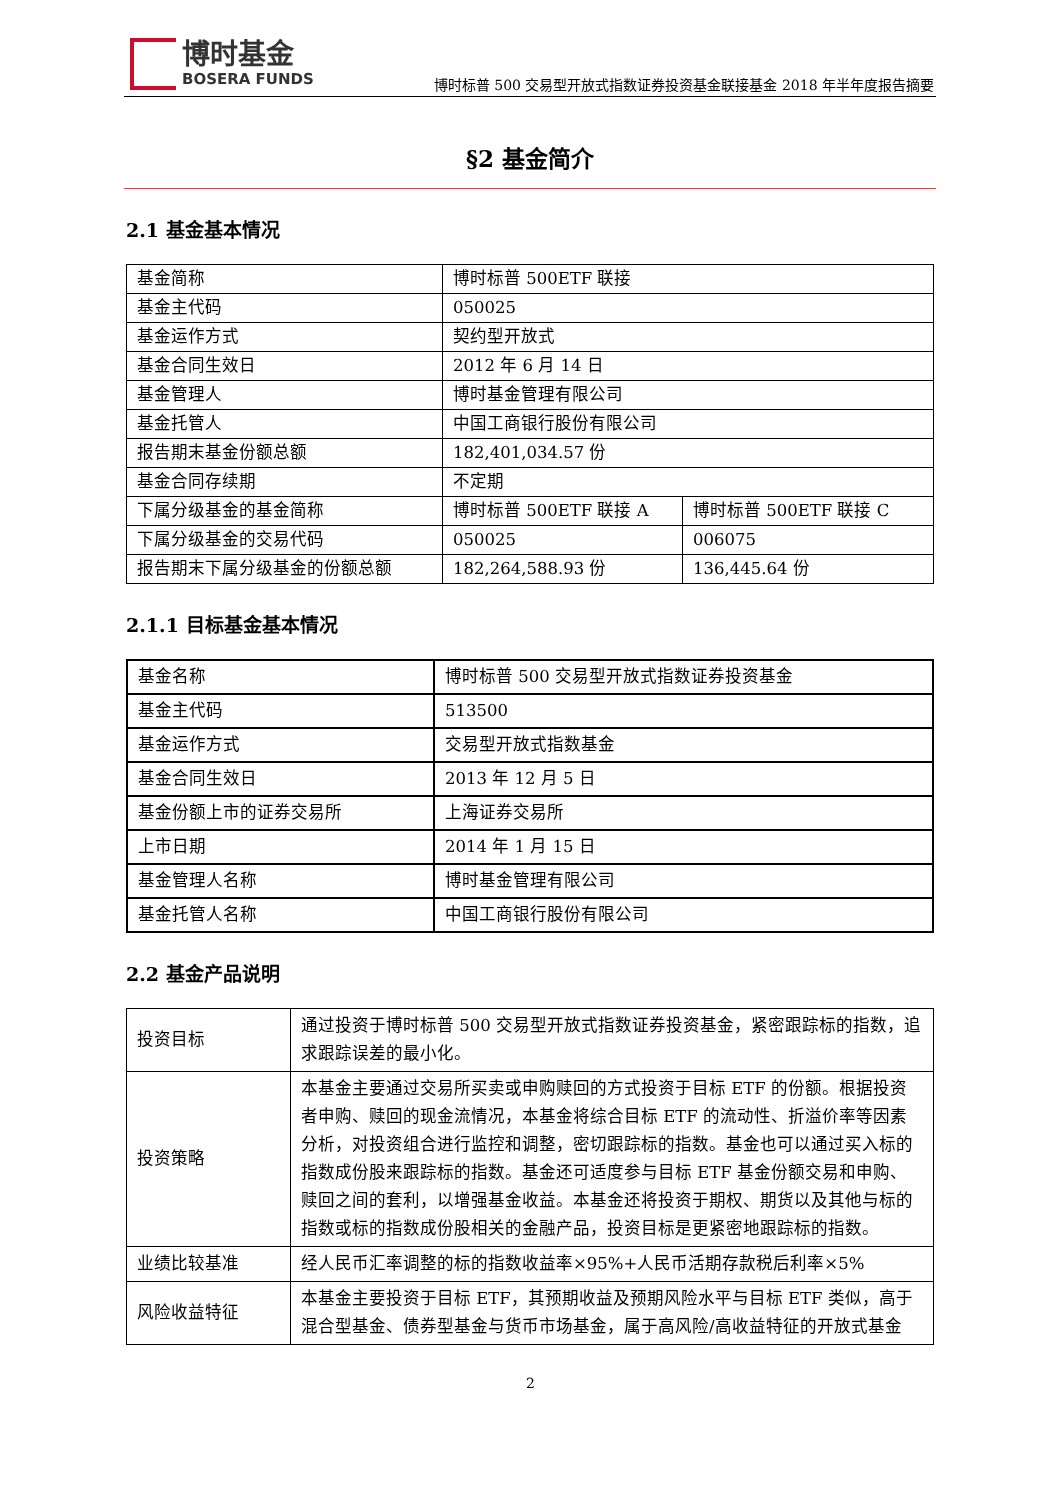博时基金
BOSERA FUNDS
博时标普 500 交易型开放式指数证券投资基金联接基金 2018 年半年度报告摘要
§2 基金简介
2.1 基金基本情况
| 基金简称 | 博时标普 500ETF 联接 | |
| 基金主代码 | 050025 | |
| 基金运作方式 | 契约型开放式 | |
| 基金合同生效日 | 2012 年 6 月 14 日 | |
| 基金管理人 | 博时基金管理有限公司 | |
| 基金托管人 | 中国工商银行股份有限公司 | |
| 报告期末基金份额总额 | 182,401,034.57 份 | |
| 基金合同存续期 | 不定期 | |
| 下属分级基金的基金简称 | 博时标普 500ETF 联接 A | 博时标普 500ETF 联接 C |
| 下属分级基金的交易代码 | 050025 | 006075 |
| 报告期末下属分级基金的份额总额 | 182,264,588.93 份 | 136,445.64 份 |
2.1.1 目标基金基本情况
| 基金名称 | 博时标普 500 交易型开放式指数证券投资基金 |
| 基金主代码 | 513500 |
| 基金运作方式 | 交易型开放式指数基金 |
| 基金合同生效日 | 2013 年 12 月 5 日 |
| 基金份额上市的证券交易所 | 上海证券交易所 |
| 上市日期 | 2014 年 1 月 15 日 |
| 基金管理人名称 | 博时基金管理有限公司 |
| 基金托管人名称 | 中国工商银行股份有限公司 |
2.2 基金产品说明
| 投资目标 | 通过投资于博时标普 500 交易型开放式指数证券投资基金，紧密跟踪标的指数，追求跟踪误差的最小化。 |
| 投资策略 | 本基金主要通过交易所买卖或申购赎回的方式投资于目标 ETF 的份额。根据投资者申购、赎回的现金流情况，本基金将综合目标 ETF 的流动性、折溢价率等因素分析，对投资组合进行监控和调整，密切跟踪标的指数。基金也可以通过买入标的指数成份股来跟踪标的指数。基金还可适度参与目标 ETF 基金份额交易和申购、赎回之间的套利，以增强基金收益。本基金还将投资于期权、期货以及其他与标的指数或标的指数成份股相关的金融产品，投资目标是更紧密地跟踪标的指数。 |
| 业绩比较基准 | 经人民币汇率调整的标的指数收益率×95%+人民币活期存款税后利率×5% |
| 风险收益特征 | 本基金主要投资于目标 ETF，其预期收益及预期风险水平与目标 ETF 类似，高于混合型基金、债券型基金与货币市场基金，属于高风险/高收益特征的开放式基金 |
2